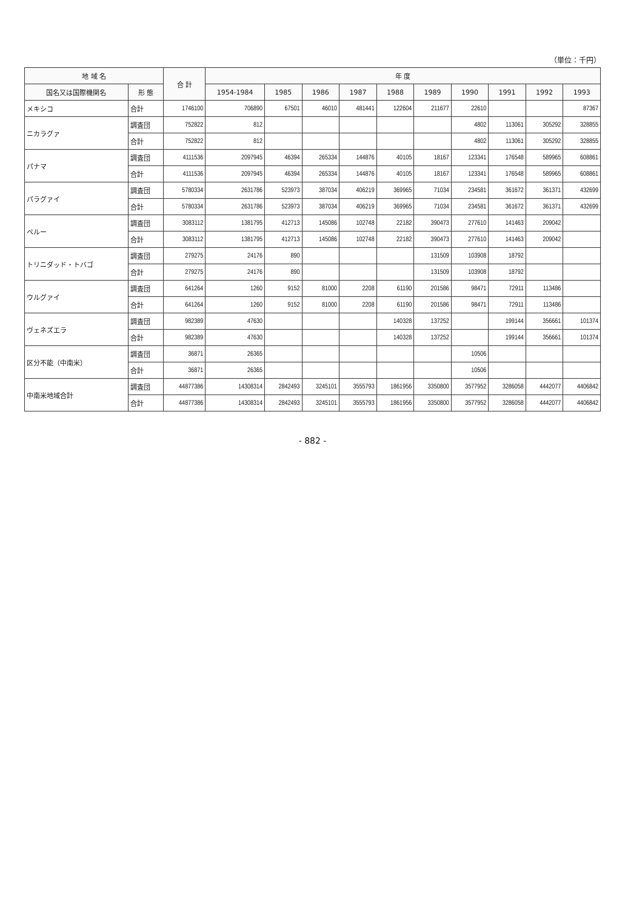（単位：千円）
| 地 域 名 | | 合 計 | 年 度 | | | | | | | | | |
| --- | --- | --- | --- | --- | --- | --- | --- | --- | --- | --- | --- | --- |
| 国名又は国際機関名 | 形 態 | | 1954-1984 | 1985 | 1986 | 1987 | 1988 | 1989 | 1990 | 1991 | 1992 | 1993 |
| メキシコ | 合計 | 1746100 | 706890 | 67501 | 46010 | 481441 | 122604 | 211677 | 22610 | | | 87367 |
| ニカラグァ | 調査団 | 752822 | 812 | | | | | | 4802 | 113061 | 305292 | 328855 |
| | 合計 | 752822 | 812 | | | | | | 4802 | 113061 | 305292 | 328855 |
| パナマ | 調査団 | 4111536 | 2097945 | 46394 | 265334 | 144876 | 40105 | 18167 | 123341 | 176548 | 589965 | 608861 |
| | 合計 | 4111536 | 2097945 | 46394 | 265334 | 144876 | 40105 | 18167 | 123341 | 176548 | 589965 | 608861 |
| パラグァイ | 調査団 | 5780334 | 2631786 | 523973 | 387034 | 406219 | 369965 | 71034 | 234581 | 361672 | 361371 | 432699 |
| | 合計 | 5780334 | 2631786 | 523973 | 387034 | 406219 | 369965 | 71034 | 234581 | 361672 | 361371 | 432699 |
| ペルー | 調査団 | 3083112 | 1381795 | 412713 | 145086 | 102748 | 22182 | 390473 | 277610 | 141463 | 209042 | |
| | 合計 | 3083112 | 1381795 | 412713 | 145086 | 102748 | 22182 | 390473 | 277610 | 141463 | 209042 | |
| トリニダッド・トバゴ | 調査団 | 279275 | 24176 | 890 | | | | 131509 | 103908 | 18792 | | |
| | 合計 | 279275 | 24176 | 890 | | | | 131509 | 103908 | 18792 | | |
| ウルグァイ | 調査団 | 641264 | 1260 | 9152 | 81000 | 2208 | 61190 | 201586 | 98471 | 72911 | 113486 | |
| | 合計 | 641264 | 1260 | 9152 | 81000 | 2208 | 61190 | 201586 | 98471 | 72911 | 113486 | |
| ヴェネズエラ | 調査団 | 982389 | 47630 | | | | 140328 | 137252 | | 199144 | 356661 | 101374 |
| | 合計 | 982389 | 47630 | | | | 140328 | 137252 | | 199144 | 356661 | 101374 |
| 区分不能（中南米） | 調査団 | 36871 | 26365 | | | | | | 10506 | | | |
| | 合計 | 36871 | 26365 | | | | | | 10506 | | | |
| 中南米地域合計 | 調査団 | 44877386 | 14308314 | 2842493 | 3245101 | 3555793 | 1861956 | 3350800 | 3577952 | 3286058 | 4442077 | 4406842 |
| | 合計 | 44877386 | 14308314 | 2842493 | 3245101 | 3555793 | 1861956 | 3350800 | 3577952 | 3286058 | 4442077 | 4406842 |
- 882 -